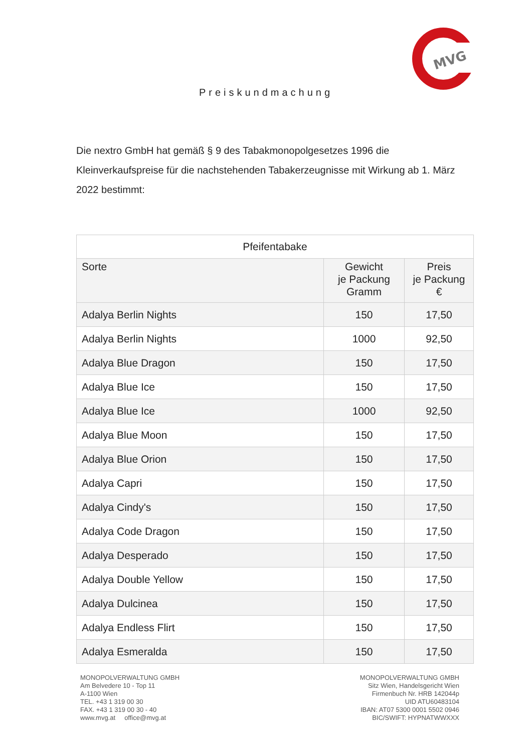MVG
Preiskundmachung
Die nextro GmbH hat gemäß § 9 des Tabakmonopolgesetzes 1996 die Kleinverkaufspreise für die nachstehenden Tabakerzeugnisse mit Wirkung ab 1. März 2022 bestimmt:
| Pfeifentabake | | |
| --- | --- | --- |
| Sorte | Gewicht je Packung Gramm | Preis je Packung € |
| Adalya Berlin Nights | 150 | 17,50 |
| Adalya Berlin Nights | 1000 | 92,50 |
| Adalya Blue Dragon | 150 | 17,50 |
| Adalya Blue Ice | 150 | 17,50 |
| Adalya Blue Ice | 1000 | 92,50 |
| Adalya Blue Moon | 150 | 17,50 |
| Adalya Blue Orion | 150 | 17,50 |
| Adalya Capri | 150 | 17,50 |
| Adalya Cindy's | 150 | 17,50 |
| Adalya Code Dragon | 150 | 17,50 |
| Adalya Desperado | 150 | 17,50 |
| Adalya Double Yellow | 150 | 17,50 |
| Adalya Dulcinea | 150 | 17,50 |
| Adalya Endless Flirt | 150 | 17,50 |
| Adalya Esmeralda | 150 | 17,50 |
MONOPOLVERWALTUNG GMBH
Am Belvedere 10 - Top 11
A-1100 Wien
TEL. +43 1 319 00 30
FAX. +43 1 319 00 30 - 40
www.mvg.at office@mvg.at
MONOPOLVERWALTUNG GMBH
Sitz Wien, Handelsgericht Wien
Firmenbuch Nr. HRB 142044p
UID ATU60483104
IBAN: AT07 5300 0001 5502 0946
BIC/SWIFT: HYPNATWWXXX